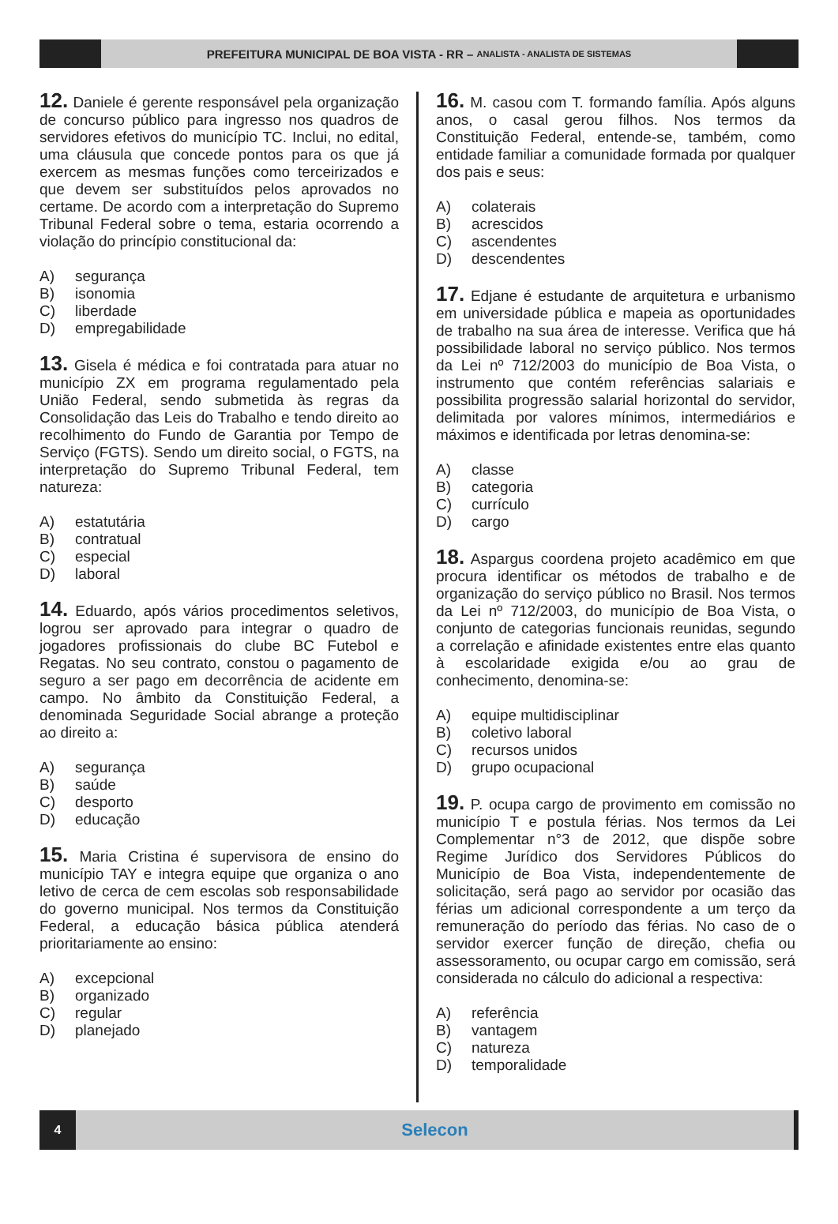PREFEITURA MUNICIPAL DE BOA VISTA - RR – ANALISTA - ANALISTA DE SISTEMAS
12. Daniele é gerente responsável pela organização de concurso público para ingresso nos quadros de servidores efetivos do município TC. Inclui, no edital, uma cláusula que concede pontos para os que já exercem as mesmas funções como terceirizados e que devem ser substituídos pelos aprovados no certame. De acordo com a interpretação do Supremo Tribunal Federal sobre o tema, estaria ocorrendo a violação do princípio constitucional da:
A) segurança
B) isonomia
C) liberdade
D) empregabilidade
13. Gisela é médica e foi contratada para atuar no município ZX em programa regulamentado pela União Federal, sendo submetida às regras da Consolidação das Leis do Trabalho e tendo direito ao recolhimento do Fundo de Garantia por Tempo de Serviço (FGTS). Sendo um direito social, o FGTS, na interpretação do Supremo Tribunal Federal, tem natureza:
A) estatutária
B) contratual
C) especial
D) laboral
14. Eduardo, após vários procedimentos seletivos, logrou ser aprovado para integrar o quadro de jogadores profissionais do clube BC Futebol e Regatas. No seu contrato, constou o pagamento de seguro a ser pago em decorrência de acidente em campo. No âmbito da Constituição Federal, a denominada Seguridade Social abrange a proteção ao direito a:
A) segurança
B) saúde
C) desporto
D) educação
15. Maria Cristina é supervisora de ensino do município TAY e integra equipe que organiza o ano letivo de cerca de cem escolas sob responsabilidade do governo municipal. Nos termos da Constituição Federal, a educação básica pública atenderá prioritariamente ao ensino:
A) excepcional
B) organizado
C) regular
D) planejado
16. M. casou com T. formando família. Após alguns anos, o casal gerou filhos. Nos termos da Constituição Federal, entende-se, também, como entidade familiar a comunidade formada por qualquer dos pais e seus:
A) colaterais
B) acrescidos
C) ascendentes
D) descendentes
17. Edjane é estudante de arquitetura e urbanismo em universidade pública e mapeia as oportunidades de trabalho na sua área de interesse. Verifica que há possibilidade laboral no serviço público. Nos termos da Lei nº 712/2003 do município de Boa Vista, o instrumento que contém referências salariais e possibilita progressão salarial horizontal do servidor, delimitada por valores mínimos, intermediários e máximos e identificada por letras denomina-se:
A) classe
B) categoria
C) currículo
D) cargo
18. Aspargus coordena projeto acadêmico em que procura identificar os métodos de trabalho e de organização do serviço público no Brasil. Nos termos da Lei nº 712/2003, do município de Boa Vista, o conjunto de categorias funcionais reunidas, segundo a correlação e afinidade existentes entre elas quanto à escolaridade exigida e/ou ao grau de conhecimento, denomina-se:
A) equipe multidisciplinar
B) coletivo laboral
C) recursos unidos
D) grupo ocupacional
19. P. ocupa cargo de provimento em comissão no município T e postula férias. Nos termos da Lei Complementar n°3 de 2012, que dispõe sobre Regime Jurídico dos Servidores Públicos do Município de Boa Vista, independentemente de solicitação, será pago ao servidor por ocasião das férias um adicional correspondente a um terço da remuneração do período das férias. No caso de o servidor exercer função de direção, chefia ou assessoramento, ou ocupar cargo em comissão, será considerada no cálculo do adicional a respectiva:
A) referência
B) vantagem
C) natureza
D) temporalidade
4
Selecon